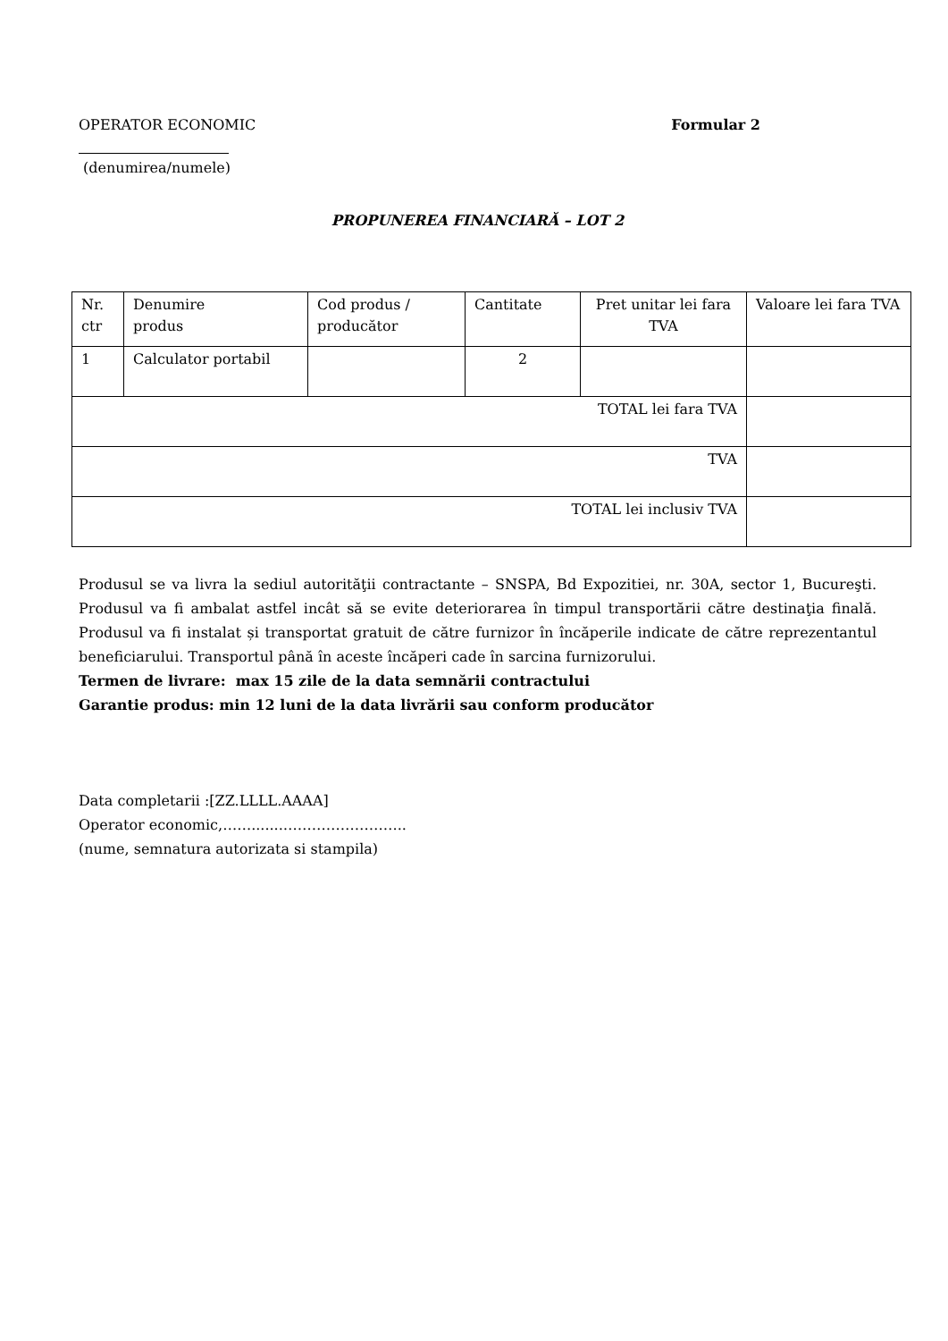OPERATOR ECONOMIC Formular 2
(denumirea/numele)
PROPUNEREA FINANCIARĂ – LOT 2
| Nr. ctr | Denumire produs | Cod produs / producător | Cantitate | Pret unitar lei fara TVA | Valoare lei fara TVA |
| 1 | Calculator portabil | | 2 | | |
| TOTAL lei fara TVA | | | | | |
| TVA | | | | | |
| TOTAL lei inclusiv TVA | | | | | |
Produsul se va livra la sediul autorităţii contractante – SNSPA, Bd Expozitiei, nr. 30A, sector 1, Bucureşti. Produsul va fi ambalat astfel incât să se evite deteriorarea în timpul transportării către destinaţia finală. Produsul va fi instalat și transportat gratuit de către furnizor în încăperile indicate de către reprezentantul beneficiarului. Transportul până în aceste încăperi cade în sarcina furnizorului.
Termen de livrare: max 15 zile de la data semnării contractului
Garantie produs: min 12 luni de la data livrării sau conform producător
Data completarii :[ZZ.LLLL.AAAA]
Operator economic,…….......……………………..
(nume, semnatura autorizata si stampila)